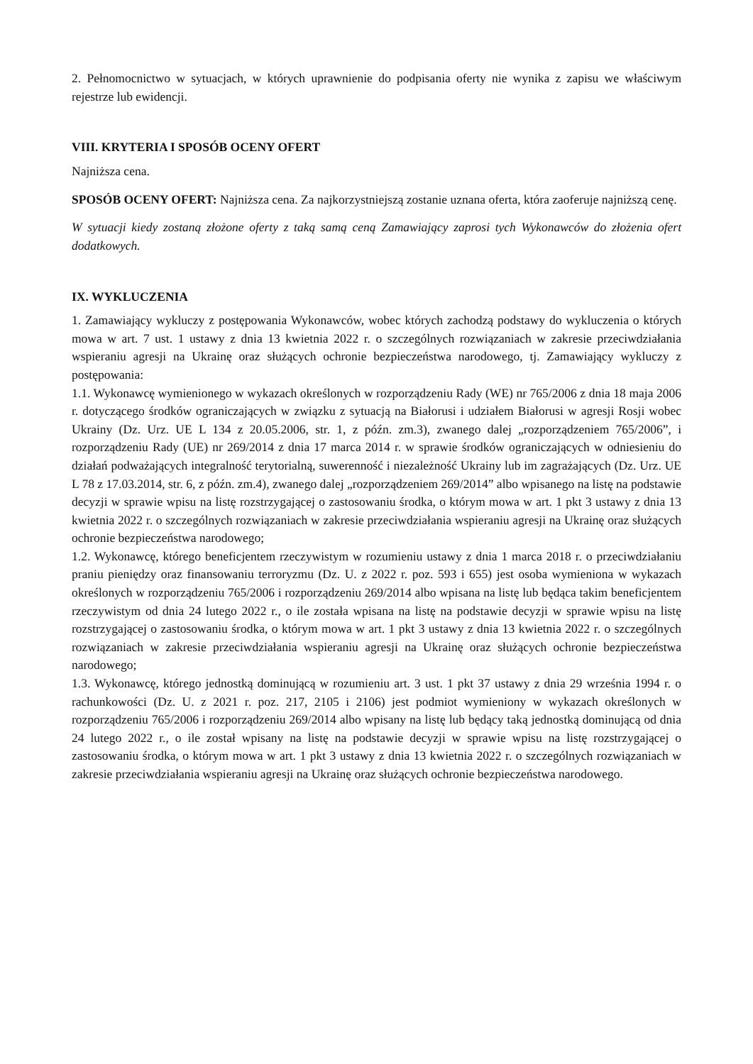2. Pełnomocnictwo w sytuacjach, w których uprawnienie do podpisania oferty nie wynika z zapisu we właściwym rejestrze lub ewidencji.
VIII. KRYTERIA I SPOSÓB OCENY OFERT
Najniższa cena.
SPOSÓB OCENY OFERT: Najniższa cena. Za najkorzystniejszą zostanie uznana oferta, która zaoferuje najniższą cenę.
W sytuacji kiedy zostaną złożone oferty z taką samą ceną Zamawiający zaprosi tych Wykonawców do złożenia ofert dodatkowych.
IX. WYKLUCZENIA
1. Zamawiający wykluczy z postępowania Wykonawców, wobec których zachodzą podstawy do wykluczenia o których mowa w art. 7 ust. 1 ustawy z dnia 13 kwietnia 2022 r. o szczególnych rozwiązaniach w zakresie przeciwdziałania wspieraniu agresji na Ukrainę oraz służących ochronie bezpieczeństwa narodowego, tj. Zamawiający wykluczy z postępowania:
1.1. Wykonawcę wymienionego w wykazach określonych w rozporządzeniu Rady (WE) nr 765/2006 z dnia 18 maja 2006 r. dotyczącego środków ograniczających w związku z sytuacją na Białorusi i udziałem Białorusi w agresji Rosji wobec Ukrainy (Dz. Urz. UE L 134 z 20.05.2006, str. 1, z późn. zm.3), zwanego dalej „rozporządzeniem 765/2006”, i rozporządzeniu Rady (UE) nr 269/2014 z dnia 17 marca 2014 r. w sprawie środków ograniczających w odniesieniu do działań podważających integralność terytorialną, suwerenność i niezależność Ukrainy lub im zagrażających (Dz. Urz. UE L 78 z 17.03.2014, str. 6, z późn. zm.4), zwanego dalej „rozporządzeniem 269/2014” albo wpisanego na listę na podstawie decyzji w sprawie wpisu na listę rozstrzygającej o zastosowaniu środka, o którym mowa w art. 1 pkt 3 ustawy z dnia 13 kwietnia 2022 r. o szczególnych rozwiązaniach w zakresie przeciwdziałania wspieraniu agresji na Ukrainę oraz służących ochronie bezpieczeństwa narodowego;
1.2. Wykonawcę, którego beneficjentem rzeczywistym w rozumieniu ustawy z dnia 1 marca 2018 r. o przeciwdziałaniu praniu pieniędzy oraz finansowaniu terroryzmu (Dz. U. z 2022 r. poz. 593 i 655) jest osoba wymieniona w wykazach określonych w rozporządzeniu 765/2006 i rozporządzeniu 269/2014 albo wpisana na listę lub będąca takim beneficjentem rzeczywistym od dnia 24 lutego 2022 r., o ile została wpisana na listę na podstawie decyzji w sprawie wpisu na listę rozstrzygającej o zastosowaniu środka, o którym mowa w art. 1 pkt 3 ustawy z dnia 13 kwietnia 2022 r. o szczególnych rozwiązaniach w zakresie przeciwdziałania wspieraniu agresji na Ukrainę oraz służących ochronie bezpieczeństwa narodowego;
1.3. Wykonawcę, którego jednostką dominującą w rozumieniu art. 3 ust. 1 pkt 37 ustawy z dnia 29 września 1994 r. o rachunkowości (Dz. U. z 2021 r. poz. 217, 2105 i 2106) jest podmiot wymieniony w wykazach określonych w rozporządzeniu 765/2006 i rozporządzeniu 269/2014 albo wpisany na listę lub będący taką jednostką dominującą od dnia 24 lutego 2022 r., o ile został wpisany na listę na podstawie decyzji w sprawie wpisu na listę rozstrzygającej o zastosowaniu środka, o którym mowa w art. 1 pkt 3 ustawy z dnia 13 kwietnia 2022 r. o szczególnych rozwiązaniach w zakresie przeciwdziałania wspieraniu agresji na Ukrainę oraz służących ochronie bezpieczeństwa narodowego.